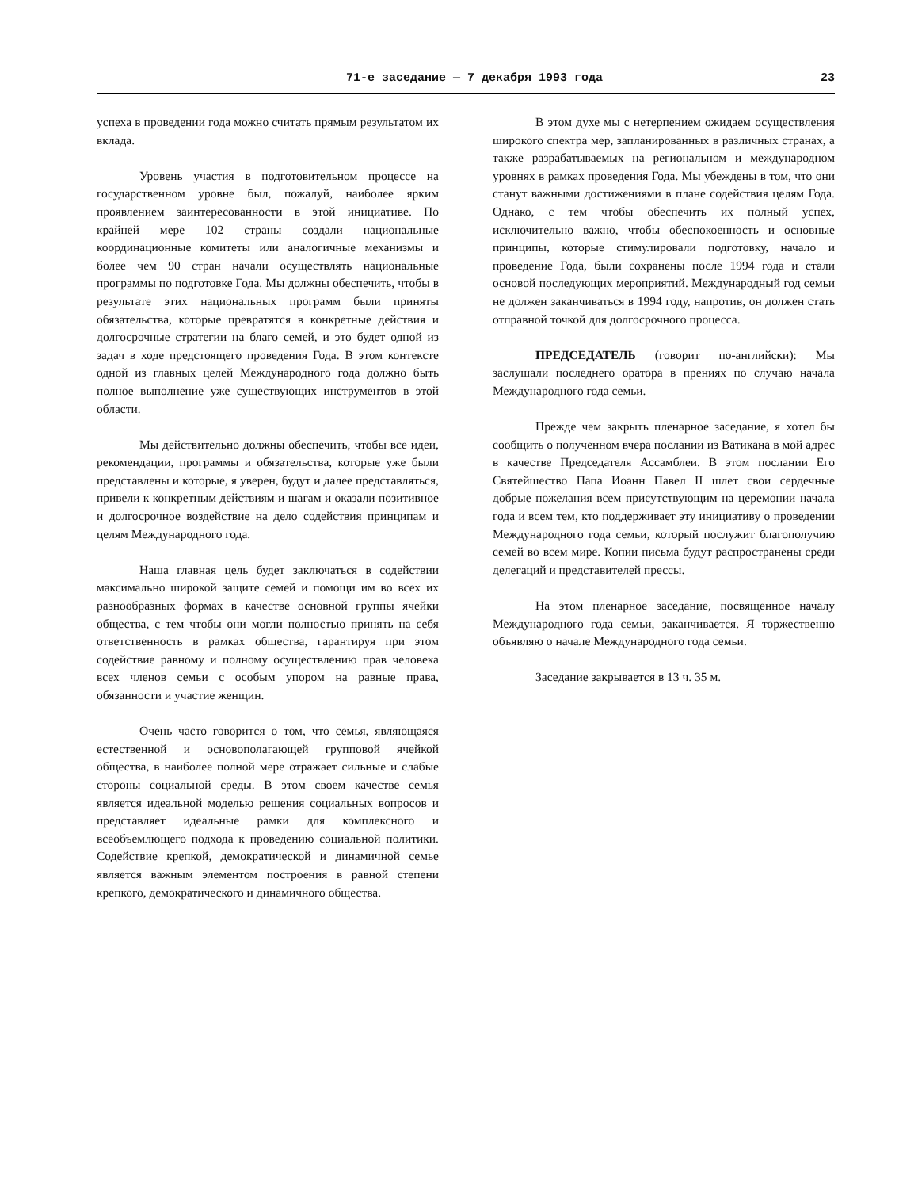71-е заседание — 7 декабря 1993 года 23
успеха в проведении года можно считать прямым результатом их вклада.
Уровень участия в подготовительном процессе на государственном уровне был, пожалуй, наиболее ярким проявлением заинтересованности в этой инициативе. По крайней мере 102 страны создали национальные координационные комитеты или аналогичные механизмы и более чем 90 стран начали осуществлять национальные программы по подготовке Года. Мы должны обеспечить, чтобы в результате этих национальных программ были приняты обязательства, которые превратятся в конкретные действия и долгосрочные стратегии на благо семей, и это будет одной из задач в ходе предстоящего проведения Года. В этом контексте одной из главных целей Международного года должно быть полное выполнение уже существующих инструментов в этой области.
Мы действительно должны обеспечить, чтобы все идеи, рекомендации, программы и обязательства, которые уже были представлены и которые, я уверен, будут и далее представляться, привели к конкретным действиям и шагам и оказали позитивное и долгосрочное воздействие на дело содействия принципам и целям Международного года.
Наша главная цель будет заключаться в содействии максимально широкой защите семей и помощи им во всех их разнообразных формах в качестве основной группы ячейки общества, с тем чтобы они могли полностью принять на себя ответственность в рамках общества, гарантируя при этом содействие равному и полному осуществлению прав человека всех членов семьи с особым упором на равные права, обязанности и участие женщин.
Очень часто говорится о том, что семья, являющаяся естественной и основополагающей групповой ячейкой общества, в наиболее полной мере отражает сильные и слабые стороны социальной среды. В этом своем качестве семья является идеальной моделью решения социальных вопросов и представляет идеальные рамки для комплексного и всеобъемлющего подхода к проведению социальной политики. Содействие крепкой, демократической и динамичной семье является важным элементом построения в равной степени крепкого, демократического и динамичного общества.
В этом духе мы с нетерпением ожидаем осуществления широкого спектра мер, запланированных в различных странах, а также разрабатываемых на региональном и международном уровнях в рамках проведения Года. Мы убеждены в том, что они станут важными достижениями в плане содействия целям Года. Однако, с тем чтобы обеспечить их полный успех, исключительно важно, чтобы обеспокоенность и основные принципы, которые стимулировали подготовку, начало и проведение Года, были сохранены после 1994 года и стали основой последующих мероприятий. Международный год семьи не должен заканчиваться в 1994 году, напротив, он должен стать отправной точкой для долгосрочного процесса.
ПРЕДСЕДАТЕЛЬ (говорит по-английски): Мы заслушали последнего оратора в прениях по случаю начала Международного года семьи.
Прежде чем закрыть пленарное заседание, я хотел бы сообщить о полученном вчера послании из Ватикана в мой адрес в качестве Председателя Ассамблеи. В этом послании Его Святейшество Папа Иоанн Павел II шлет свои сердечные добрые пожелания всем присутствующим на церемонии начала года и всем тем, кто поддерживает эту инициативу о проведении Международного года семьи, который послужит благополучию семей во всем мире. Копии письма будут распространены среди делегаций и представителей прессы.
На этом пленарное заседание, посвященное началу Международного года семьи, заканчивается. Я торжественно объявляю о начале Международного года семьи.
Заседание закрывается в 13 ч. 35 м.